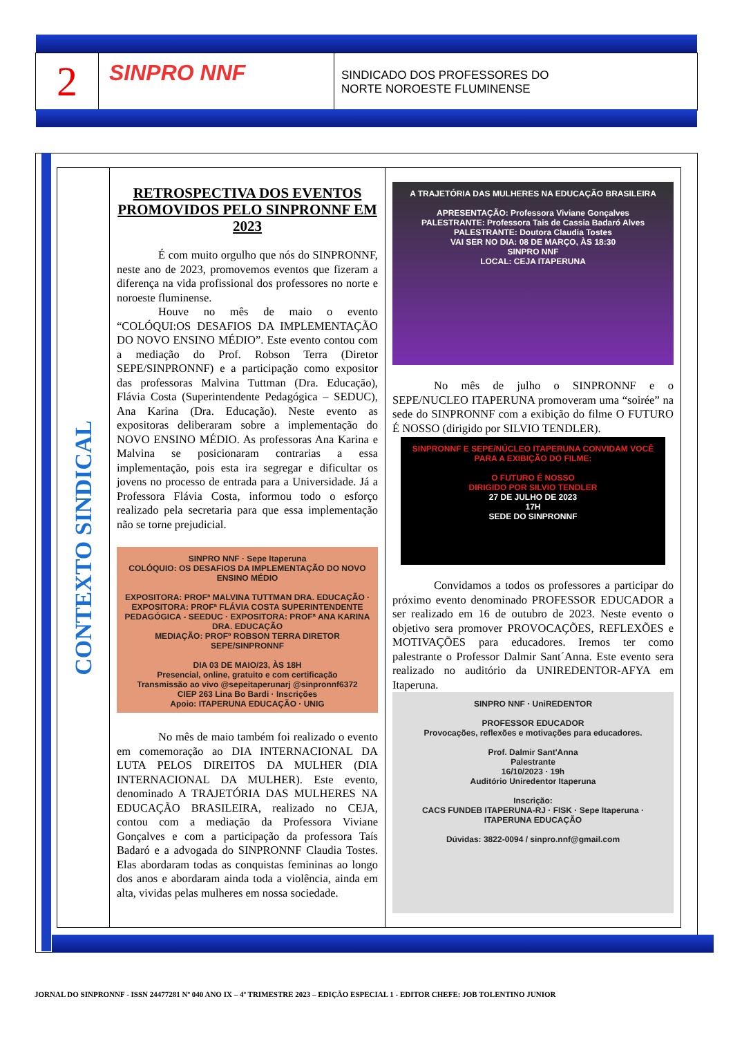2
SINPRO NNF
SINDICADO DOS PROFESSORES DO
NORTE NOROESTE FLUMINENSE
CONTEXTO SINDICAL
RETROSPECTIVA DOS EVENTOS PROMOVIDOS PELO SINPRONNF EM 2023
É com muito orgulho que nós do SINPRONNF, neste ano de 2023, promovemos eventos que fizeram a diferença na vida profissional dos professores no norte e noroeste fluminense.
Houve no mês de maio o evento “COLÓQUI:OS DESAFIOS DA IMPLEMENTAÇÃO DO NOVO ENSINO MÉDIO”. Este evento contou com a mediação do Prof. Robson Terra (Diretor SEPE/SINPRONNF) e a participação como expositor das professoras Malvina Tuttman (Dra. Educação), Flávia Costa (Superintendente Pedagógica – SEDUC), Ana Karina (Dra. Educação). Neste evento as expositoras deliberaram sobre a implementação do NOVO ENSINO MÉDIO. As professoras Ana Karina e Malvina se posicionaram contrarias a essa implementação, pois esta ira segregar e dificultar os jovens no processo de entrada para a Universidade. Já a Professora Flávia Costa, informou todo o esforço realizado pela secretaria para que essa implementação não se torne prejudicial.
SINPRO NNF · Sepe Itaperuna
COLÓQUIO: OS DESAFIOS DA IMPLEMENTAÇÃO DO NOVO ENSINO MÉDIO
EXPOSITORA: PROFª MALVINA TUTTMAN DRA. EDUCAÇÃO · EXPOSITORA: PROFª FLÁVIA COSTA SUPERINTENDENTE PEDAGÓGICA - SEEDUC · EXPOSITORA: PROFª ANA KARINA DRA. EDUCAÇÃO
MEDIAÇÃO: PROFº ROBSON TERRA DIRETOR SEPE/SINPRONNF
DIA 03 DE MAIO/23, ÀS 18H
Presencial, online, gratuito e com certificação
Transmissão ao vivo @sepeitaperunarj @sinpronnf6372
CIEP 263 Lina Bo Bardi · Inscrições
Apoio: ITAPERUNA EDUCAÇÃO · UNIG
No mês de maio também foi realizado o evento em comemoração ao DIA INTERNACIONAL DA LUTA PELOS DIREITOS DA MULHER (DIA INTERNACIONAL DA MULHER). Este evento, denominado A TRAJETÓRIA DAS MULHERES NA EDUCAÇÃO BRASILEIRA, realizado no CEJA, contou com a mediação da Professora Viviane Gonçalves e com a participação da professora Taís Badaró e a advogada do SINPRONNF Claudia Tostes. Elas abordaram todas as conquistas femininas ao longo dos anos e abordaram ainda toda a violência, ainda em alta, vividas pelas mulheres em nossa sociedade.
A TRAJETÓRIA DAS MULHERES NA EDUCAÇÃO BRASILEIRA
APRESENTAÇÃO: Professora Viviane Gonçalves
PALESTRANTE: Professora Tais de Cassia Badaró Alves
PALESTRANTE: Doutora Claudia Tostes
VAI SER NO DIA: 08 DE MARÇO, ÀS 18:30
SINPRO NNF
LOCAL: CEJA ITAPERUNA
No mês de julho o SINPRONNF e o SEPE/NUCLEO ITAPERUNA promoveram uma “soirée” na sede do SINPRONNF com a exibição do filme O FUTURO É NOSSO (dirigido por SILVIO TENDLER).
SINPRONNF E SEPE/NÚCLEO ITAPERUNA CONVIDAM VOCÊ PARA A EXIBIÇÃO DO FILME:
O FUTURO É NOSSO
DIRIGIDO POR SILVIO TENDLER
27 DE JULHO DE 2023
17H
SEDE DO SINPRONNF
Convidamos a todos os professores a participar do próximo evento denominado PROFESSOR EDUCADOR a ser realizado em 16 de outubro de 2023. Neste evento o objetivo sera promover PROVOCAÇÕES, REFLEXÕES e MOTIVAÇÕES para educadores. Iremos ter como palestrante o Professor Dalmir Sant´Anna. Este evento sera realizado no auditório da UNIREDENTOR-AFYA em Itaperuna.
SINPRO NNF · UniREDENTOR
PROFESSOR EDUCADOR
Provocações, reflexões e motivações para educadores.
Prof. Dalmir Sant'Anna
Palestrante
16/10/2023 · 19h
Auditório Uniredentor Itaperuna
Inscrição:
CACS FUNDEB ITAPERUNA-RJ · FISK · Sepe Itaperuna · ITAPERUNA EDUCAÇÃO
Dúvidas: 3822-0094 / sinpro.nnf@gmail.com
JORNAL DO SINPRONNF - ISSN 24477281 Nº 040 ANO IX – 4º TRIMESTRE 2023 – EDIÇÃO ESPECIAL 1 - EDITOR CHEFE: JOB TOLENTINO JUNIOR